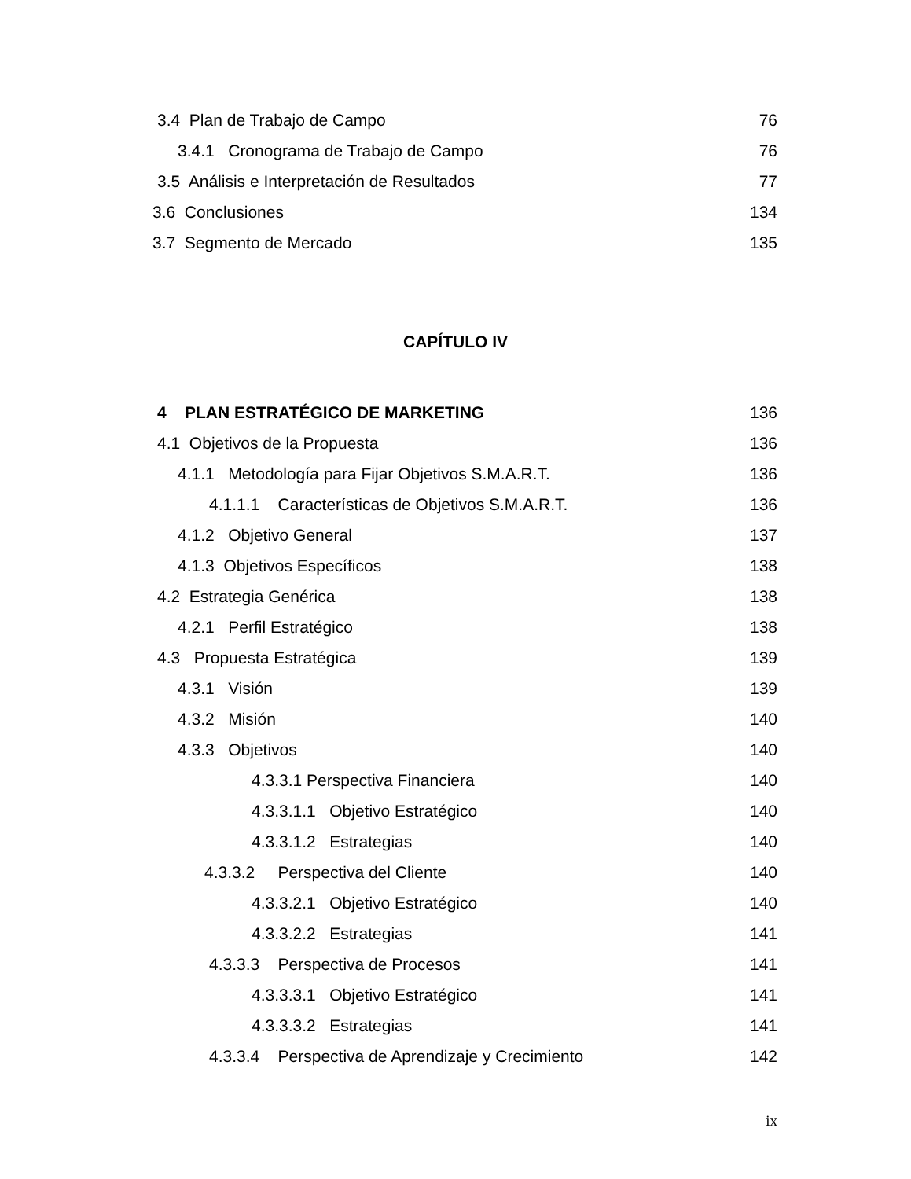3.4 Plan de Trabajo de Campo 76
3.4.1 Cronograma de Trabajo de Campo 76
3.5 Análisis e Interpretación de Resultados 77
3.6 Conclusiones 134
3.7 Segmento de Mercado 135
CAPÍTULO IV
4 PLAN ESTRATÉGICO DE MARKETING 136
4.1 Objetivos de la Propuesta 136
4.1.1 Metodología para Fijar Objetivos S.M.A.R.T. 136
4.1.1.1 Características de Objetivos S.M.A.R.T. 136
4.1.2 Objetivo General 137
4.1.3 Objetivos Específicos 138
4.2 Estrategia Genérica 138
4.2.1 Perfil Estratégico 138
4.3 Propuesta Estratégica 139
4.3.1 Visión 139
4.3.2 Misión 140
4.3.3 Objetivos 140
4.3.3.1 Perspectiva Financiera 140
4.3.3.1.1 Objetivo Estratégico 140
4.3.3.1.2 Estrategias 140
4.3.3.2 Perspectiva del Cliente 140
4.3.3.2.1 Objetivo Estratégico 140
4.3.3.2.2 Estrategias 141
4.3.3.3 Perspectiva de Procesos 141
4.3.3.3.1 Objetivo Estratégico 141
4.3.3.3.2 Estrategias 141
4.3.3.4 Perspectiva de Aprendizaje y Crecimiento 142
ix